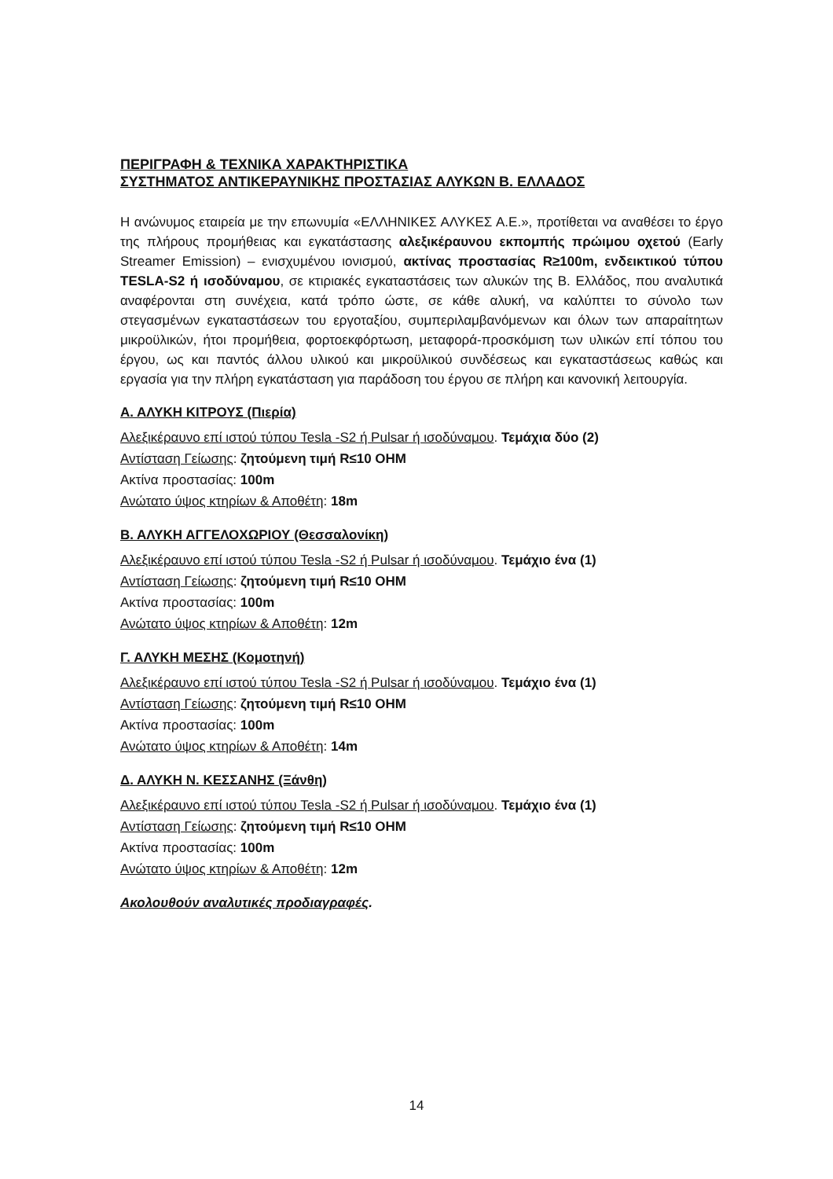ΠΕΡΙΓΡΑΦΗ & ΤΕΧΝΙΚΑ ΧΑΡΑΚΤΗΡΙΣΤΙΚΑ
ΣΥΣΤΗΜΑΤΟΣ ΑΝΤΙΚΕΡΑΥΝΙΚΗΣ ΠΡΟΣΤΑΣΙΑΣ ΑΛΥΚΩΝ Β. ΕΛΛΑΔΟΣ
Η ανώνυμος εταιρεία με την επωνυμία «ΕΛΛΗΝΙΚΕΣ ΑΛΥΚΕΣ Α.Ε.», προτίθεται να αναθέσει το έργο της πλήρους προμήθειας και εγκατάστασης αλεξικέραυνου εκπομπής πρώιμου οχετού (Early Streamer Emission) – ενισχυμένου ιονισμού, ακτίνας προστασίας R≥100m, ενδεικτικού τύπου TESLA-S2 ή ισοδύναμου, σε κτιριακές εγκαταστάσεις των αλυκών της Β. Ελλάδος, που αναλυτικά αναφέρονται στη συνέχεια, κατά τρόπο ώστε, σε κάθε αλυκή, να καλύπτει το σύνολο των στεγασμένων εγκαταστάσεων του εργοταξίου, συμπεριλαμβανόμενων και όλων των απαραίτητων μικροϋλικών, ήτοι προμήθεια, φορτοεκφόρτωση, μεταφορά-προσκόμιση των υλικών επί τόπου του έργου, ως και παντός άλλου υλικού και μικροϋλικού συνδέσεως και εγκαταστάσεως καθώς και εργασία για την πλήρη εγκατάσταση για παράδοση του έργου σε πλήρη και κανονική λειτουργία.
Α. ΑΛΥΚΗ ΚΙΤΡΟΥΣ (Πιερία)
Αλεξικέραυνο επί ιστού τύπου Tesla -S2 ή Pulsar ή ισοδύναμου. Τεμάχια δύο (2)
Αντίσταση Γείωσης: ζητούμενη τιμή R≤10 OHM
Ακτίνα προστασίας: 100m
Ανώτατο ύψος κτηρίων & Αποθέτη: 18m
Β. ΑΛΥΚΗ ΑΓΓΕΛΟΧΩΡΙΟΥ (Θεσσαλονίκη)
Αλεξικέραυνο επί ιστού τύπου Tesla -S2 ή Pulsar ή ισοδύναμου. Τεμάχιο ένα (1)
Αντίσταση Γείωσης: ζητούμενη τιμή R≤10 OHM
Ακτίνα προστασίας: 100m
Ανώτατο ύψος κτηρίων & Αποθέτη: 12m
Γ. ΑΛΥΚΗ ΜΕΣΗΣ (Κομοτηνή)
Αλεξικέραυνο επί ιστού τύπου Tesla -S2 ή Pulsar ή ισοδύναμου. Τεμάχιο ένα (1)
Αντίσταση Γείωσης: ζητούμενη τιμή R≤10 OHM
Ακτίνα προστασίας: 100m
Ανώτατο ύψος κτηρίων & Αποθέτη: 14m
Δ. ΑΛΥΚΗ Ν. ΚΕΣΣΑΝΗΣ (Ξάνθη)
Αλεξικέραυνο επί ιστού τύπου Tesla -S2 ή Pulsar ή ισοδύναμου. Τεμάχιο ένα (1)
Αντίσταση Γείωσης: ζητούμενη τιμή R≤10 OHM
Ακτίνα προστασίας: 100m
Ανώτατο ύψος κτηρίων & Αποθέτη: 12m
Ακολουθούν αναλυτικές προδιαγραφές.
14